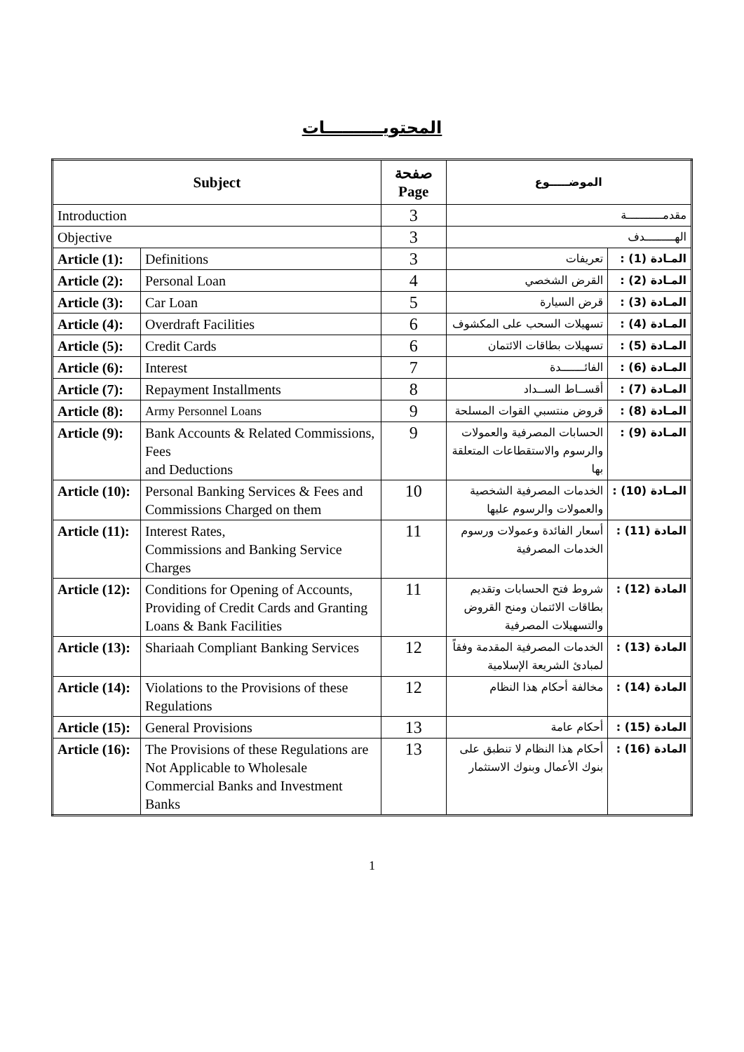المحتويــــــــــات
| Subject | | صفحة Page | الموضـــــوع | |
| --- | --- | --- | --- | --- |
| Introduction | | 3 | مقدمـــــــــــة | |
| Objective | | 3 | الهـــــــــدف | |
| Article (1): | Definitions | 3 | تعريفات | المـادة (1) : |
| Article (2): | Personal Loan | 4 | القرض الشخصي | المـادة (2) : |
| Article (3): | Car Loan | 5 | قرض السيارة | المـادة (3) : |
| Article (4): | Overdraft Facilities | 6 | تسهيلات السحب على المكشوف | المـادة (4) : |
| Article (5): | Credit Cards | 6 | تسهيلات بطاقات الائتمان | المـادة (5) : |
| Article (6): | Interest | 7 | الفائـــــــدة | المـادة (6) : |
| Article (7): | Repayment Installments | 8 | أقســاط الســداد | المـادة (7) : |
| Article (8): | Army Personnel Loans | 9 | قروض منتسبي القوات المسلحة | المـادة (8) : |
| Article (9): | Bank Accounts & Related Commissions, Fees and Deductions | 9 | الحسابات المصرفية والعمولات والرسوم والاستقطاعات المتعلقة بها | المـادة (9) : |
| Article (10): | Personal Banking Services & Fees and Commissions Charged on them | 10 | الخدمات المصرفية الشخصية والعمولات والرسوم عليها | المـادة (10) : |
| Article (11): | Interest Rates, Commissions and Banking Service Charges | 11 | أسعار الفائدة وعمولات ورسوم الخدمات المصرفية | المادة (11) : |
| Article (12): | Conditions for Opening of Accounts, Providing of Credit Cards and Granting Loans & Bank Facilities | 11 | شروط فتح الحسابات وتقديم بطاقات الائتمان ومنح القروض والتسهيلات المصرفية | المادة (12) : |
| Article (13): | Shariaah Compliant Banking Services | 12 | الخدمات المصرفية المقدمة وفقاً لمبادئ الشريعة الإسلامية | المادة (13) : |
| Article (14): | Violations to the Provisions of these Regulations | 12 | مخالفة أحكام هذا النظام | المادة (14) : |
| Article (15): | General Provisions | 13 | أحكام عامة | المادة (15) : |
| Article (16): | The Provisions of these Regulations are Not Applicable to Wholesale Commercial Banks and Investment Banks | 13 | أحكام هذا النظام لا تنطبق على بنوك الأعمال وبنوك الاستثمار | المادة (16) : |
1